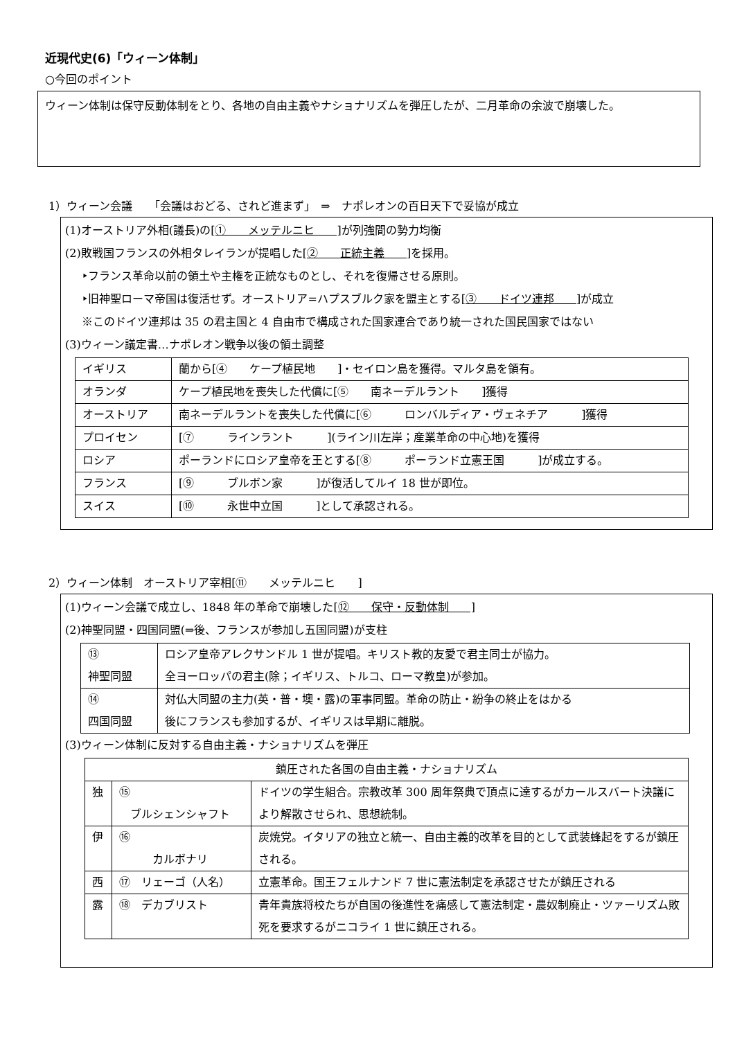近現代史(6)「ウィーン体制」
○今回のポイント
ウィーン体制は保守反動体制をとり、各地の自由主義やナショナリズムを弾圧したが、二月革命の余波で崩壊した。
1）ウィーン会議　　「会議はおどる、されど進まず」　⇒　ナポレオンの百日天下で妥協が成立
(1)オーストリア外相(議長)の[①　　メッテルニヒ　　] が列強間の勢力均衡
(2)敗戦国フランスの外相タレイランが提唱した[②　　正統主義　　] を採用。
‣フランス革命以前の領土や主権を正統なものとし、それを復帰させる原則。
‣旧神聖ローマ帝国は復活せず。オーストリア=ハプスブルク家を盟主とする[③　　ドイツ連邦　　] が成立
※このドイツ連邦は 35 の君主国と 4 自由市で構成された国家連合であり統一された国民国家ではない
(3)ウィーン議定書…ナポレオン戦争以後の領土調整
| イギリス | 蘭から[④ ケープ植民地 ]・セイロン島を獲得。マルタ島を領有。 |
| オランダ | ケープ植民地を喪失した代償に[⑤ 南ネーデルラント ]獲得 |
| オーストリア | 南ネーデルラントを喪失した代償に[⑥ ロンバルディア・ヴェネチア ]獲得 |
| プロイセン | [⑦ ラインラント ](ライン川左岸；産業革命の中心地)を獲得 |
| ロシア | ポーランドにロシア皇帝を王とする[⑧ ポーランド立憲王国 ]が成立する。 |
| フランス | [⑨ ブルボン家 ]が復活してルイ 18 世が即位。 |
| スイス | [⑩ 永世中立国 ]として承認される。 |
2）ウィーン体制　オーストリア宰相[⑪　　メッテルニヒ　　]
(1)ウィーン会議で成立し、1848 年の革命で崩壊した[⑫　　保守・反動体制　　]
(2)神聖同盟・四国同盟(⇒後、フランスが参加し五国同盟)が支柱
| ⑬ 神聖同盟 | ロシア皇帝アレクサンドル 1 世が提唱。キリスト教的友愛で君主同士が協力。 全ヨーロッパの君主(除；イギリス、トルコ、ローマ教皇)が参加。 |
| ⑭ 四国同盟 | 対仏大同盟の主力(英・普・墺・露)の軍事同盟。革命の防止・紛争の終止をはかる 後にフランスも参加するが、イギリスは早期に離脱。 |
(3)ウィーン体制に反対する自由主義・ナショナリズムを弾圧
| 鎮圧された各国の自由主義・ナショナリズム | | |
| 独 | ⑮ ブルシェンシャフト | ドイツの学生組合。宗教改革 300 周年祭典で頂点に達するがカールスバート決議により解散させられ、思想統制。 |
| 伊 | ⑯ カルボナリ | 炭焼党。イタリアの独立と統一、自由主義的改革を目的として武装蜂起をするが鎮圧される。 |
| 西 | ⑰ リェーゴ（人名） | 立憲革命。国王フェルナンド 7 世に憲法制定を承認させたが鎮圧される |
| 露 | ⑱ デカブリスト | 青年貴族将校たちが自国の後進性を痛感して憲法制定・農奴制廃止・ツァーリズム敗死を要求するがニコライ 1 世に鎮圧される。 |